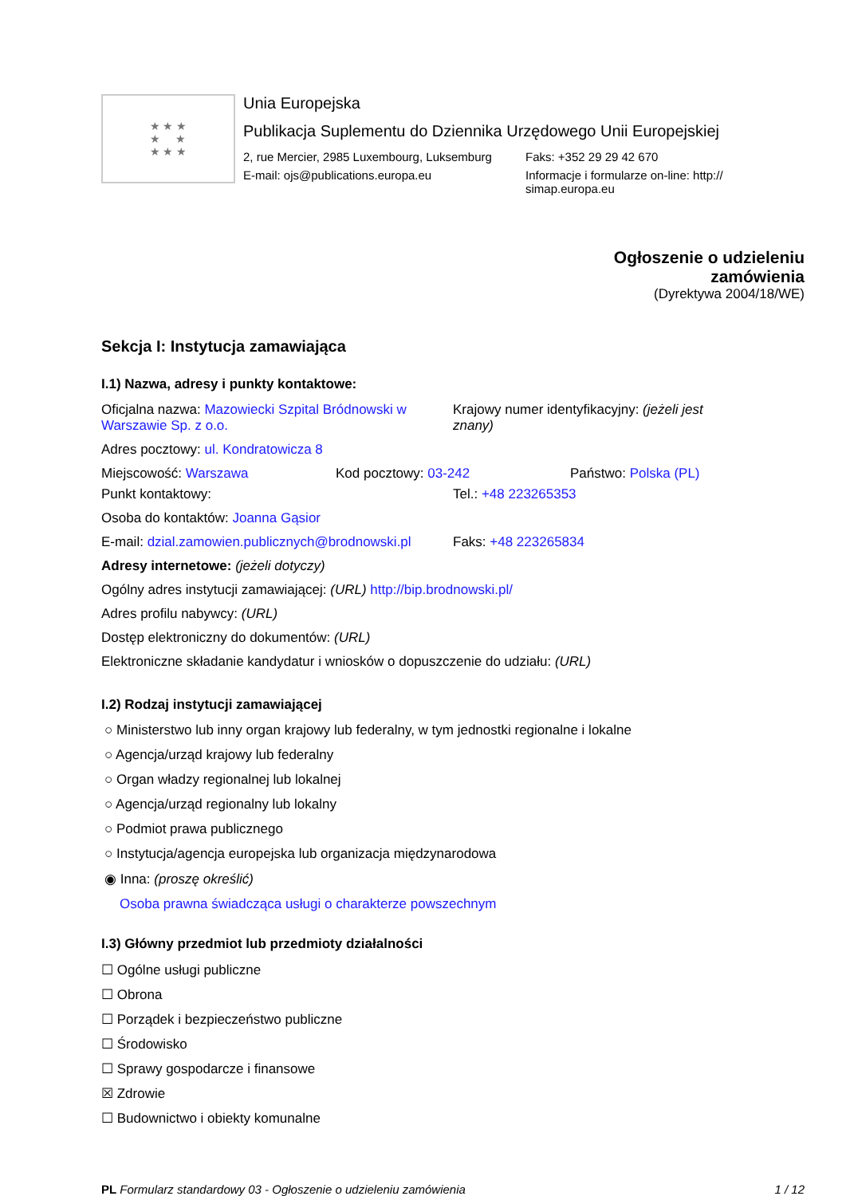★ ★ ★
★ ★
★ ★ ★
Unia Europejska
Publikacja Suplementu do Dziennika Urzędowego Unii Europejskiej
2, rue Mercier, 2985 Luxembourg, Luksemburg
Faks: +352 29 29 42 670
E-mail: ojs@publications.europa.eu Informacje i formularze on-line: http://
simap.europa.eu
Ogłoszenie o udzieleniu
zamówienia
(Dyrektywa 2004/18/WE)
Sekcja I: Instytucja zamawiająca
I.1) Nazwa, adresy i punkty kontaktowe:
Oficjalna nazwa: Mazowiecki Szpital Bródnowski w Warszawie Sp. z o.o.
Krajowy numer identyfikacyjny: (jeżeli jest znany)
Adres pocztowy: ul. Kondratowicza 8
Miejscowość: Warszawa Kod pocztowy: 03-242 Państwo: Polska (PL)
Punkt kontaktowy: Tel.: +48 223265353
Osoba do kontaktów: Joanna Gąsior
E-mail: dzial.zamowien.publicznych@brodnowski.pl
Faks: +48 223265834
Adresy internetowe: (jeżeli dotyczy)
Ogólny adres instytucji zamawiającej: (URL) http://bip.brodnowski.pl/
Adres profilu nabywcy: (URL)
Dostęp elektroniczny do dokumentów: (URL)
Elektroniczne składanie kandydatur i wniosków o dopuszczenie do udziału: (URL)
I.2) Rodzaj instytucji zamawiającej
○ Ministerstwo lub inny organ krajowy lub federalny, w tym jednostki regionalne i lokalne
○ Agencja/urząd krajowy lub federalny
○ Organ władzy regionalnej lub lokalnej
○ Agencja/urząd regionalny lub lokalny
○ Podmiot prawa publicznego
○ Instytucja/agencja europejska lub organizacja międzynarodowa
◉ Inna: (proszę określić)
Osoba prawna świadcząca usługi o charakterze powszechnym
I.3) Główny przedmiot lub przedmioty działalności
☐ Ogólne usługi publiczne
☐ Obrona
☐ Porządek i bezpieczeństwo publiczne
☐ Środowisko
☐ Sprawy gospodarcze i finansowe
☒ Zdrowie
☐ Budownictwo i obiekty komunalne
PL Formularz standardowy 03 - Ogłoszenie o udzieleniu zamówienia
1 / 12